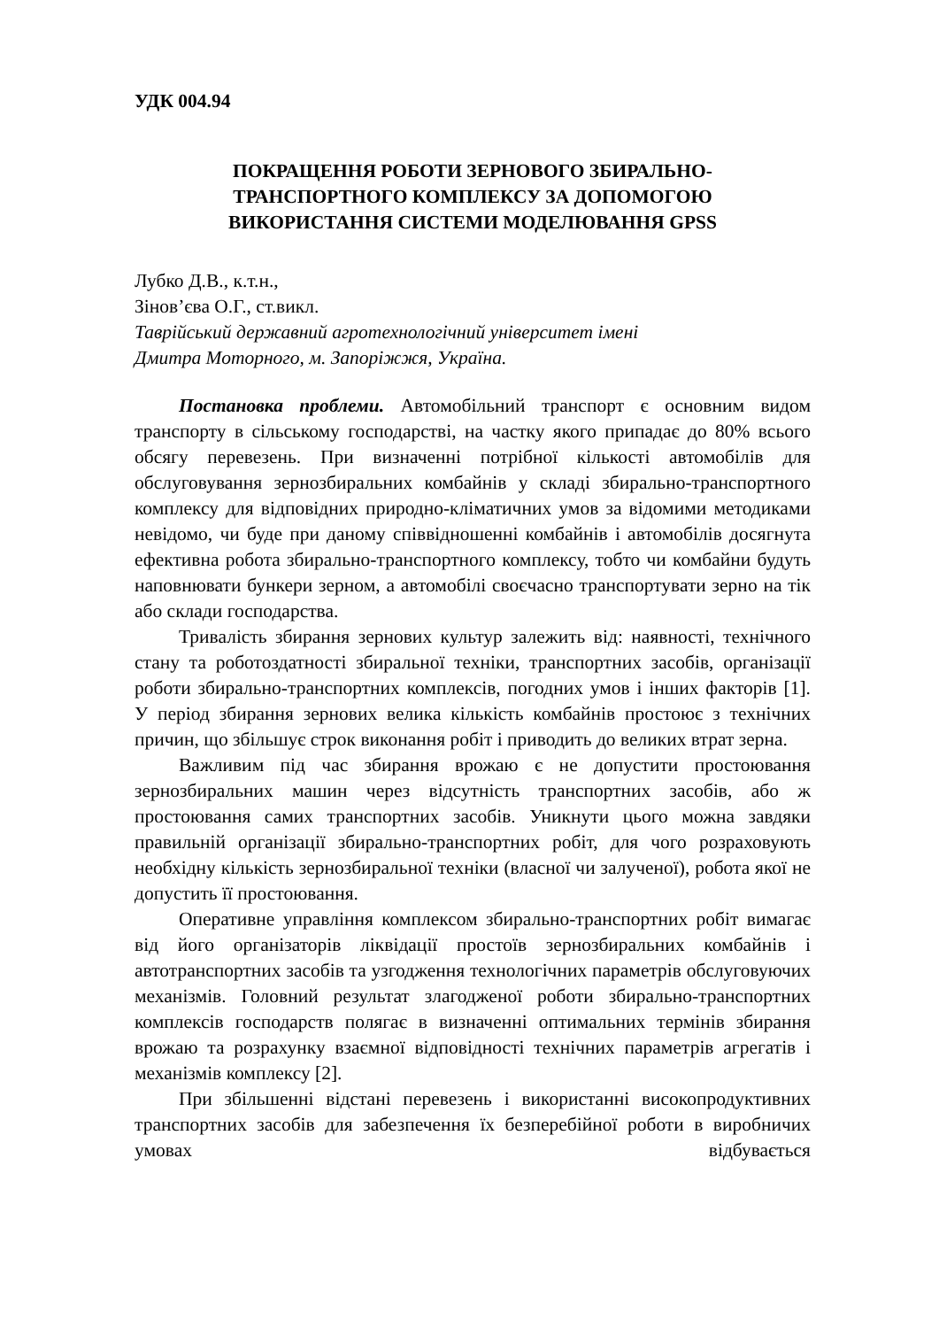УДК 004.94
ПОКРАЩЕННЯ РОБОТИ ЗЕРНОВОГО ЗБИРАЛЬНО-
ТРАНСПОРТНОГО КОМПЛЕКСУ ЗА ДОПОМОГОЮ
ВИКОРИСТАННЯ СИСТЕМИ МОДЕЛЮВАННЯ GPSS
Лубко Д.В., к.т.н.,
Зінов’єва О.Г., ст.викл.
Таврійський державний агротехнологічний університет імені
Дмитра Моторного, м. Запоріжжя, Україна.
Постановка проблеми. Автомобільний транспорт є основним видом транспорту в сільському господарстві, на частку якого припадає до 80% всього обсягу перевезень. При визначенні потрібної кількості автомобілів для обслуговування зернозбиральних комбайнів у складі збирально-транспортного комплексу для відповідних природно-кліматичних умов за відомими методиками невідомо, чи буде при даному співвідношенні комбайнів і автомобілів досягнута ефективна робота збирально-транспортного комплексу, тобто чи комбайни будуть наповнювати бункери зерном, а автомобілі своєчасно транспортувати зерно на тік або склади господарства.
Тривалість збирання зернових культур залежить від: наявності, технічного стану та роботоздатності збиральної техніки, транспортних засобів, організації роботи збирально-транспортних комплексів, погодних умов і інших факторів [1]. У період збирання зернових велика кількість комбайнів простоює з технічних причин, що збільшує строк виконання робіт і приводить до великих втрат зерна.
Важливим під час збирання врожаю є не допустити простоювання зернозбиральних машин через відсутність транспортних засобів, або ж простоювання самих транспортних засобів. Уникнути цього можна завдяки правильній організації збирально-транспортних робіт, для чого розраховують необхідну кількість зернозбиральної техніки (власної чи залученої), робота якої не допустить її простоювання.
Оперативне управління комплексом збирально-транспортних робіт вимагає від його організаторів ліквідації простоїв зернозбиральних комбайнів і автотранспортних засобів та узгодження технологічних параметрів обслуговуючих механізмів. Головний результат злагодженої роботи збирально-транспортних комплексів господарств полягає в визначенні оптимальних термінів збирання врожаю та розрахунку взаємної відповідності технічних параметрів агрегатів і механізмів комплексу [2].
При збільшенні відстані перевезень і використанні високопродуктивних транспортних засобів для забезпечення їх безперебійної роботи в виробничих умовах відбувається